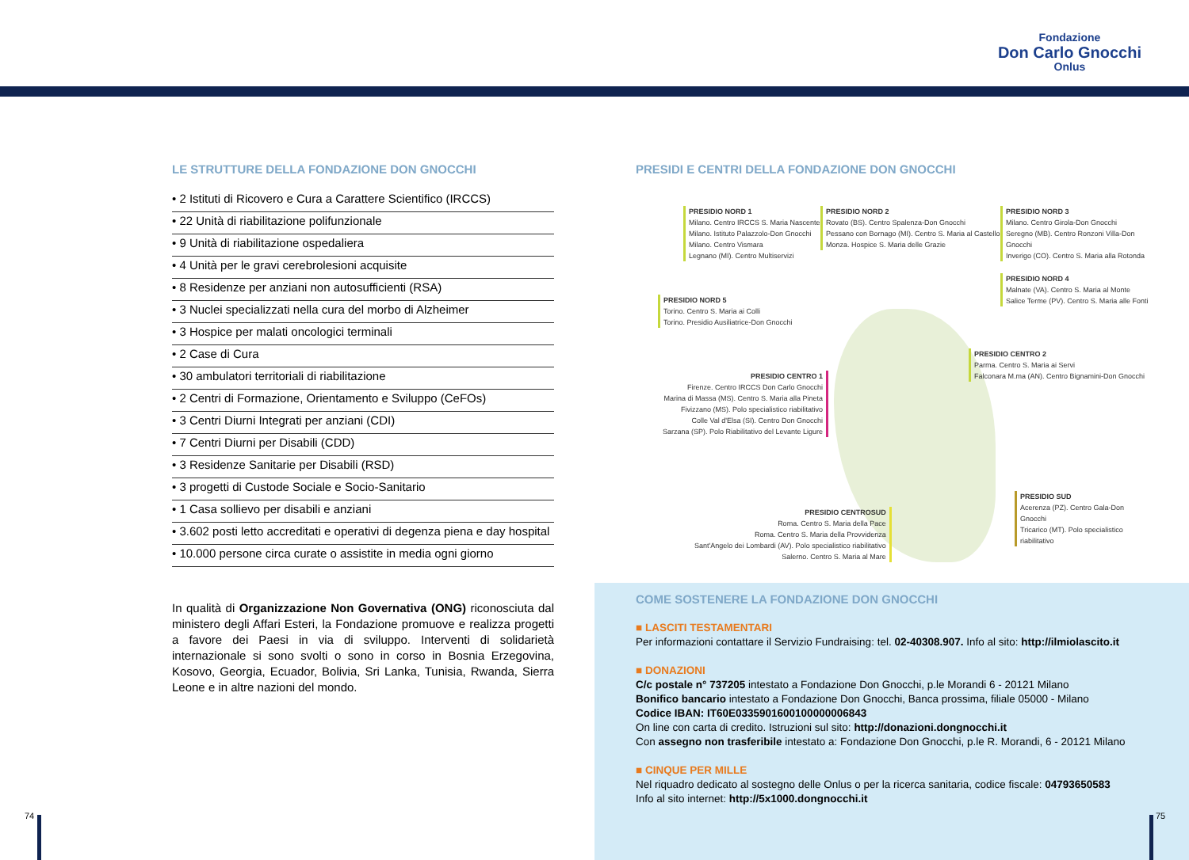Fondazione
Don Carlo Gnocchi
Onlus
LE STRUTTURE DELLA FONDAZIONE DON GNOCCHI
• 2 Istituti di Ricovero e Cura a Carattere Scientifico (IRCCS)
• 22 Unità di riabilitazione polifunzionale
• 9 Unità di riabilitazione ospedaliera
• 4 Unità per le gravi cerebrolesioni acquisite
• 8 Residenze per anziani non autosufficienti (RSA)
• 3 Nuclei specializzati nella cura del morbo di Alzheimer
• 3 Hospice per malati oncologici terminali
• 2 Case di Cura
• 30 ambulatori territoriali di riabilitazione
• 2 Centri di Formazione, Orientamento e Sviluppo (CeFOs)
• 3 Centri Diurni Integrati per anziani (CDI)
• 7 Centri Diurni per Disabili (CDD)
• 3 Residenze Sanitarie per Disabili (RSD)
• 3 progetti di Custode Sociale e Socio-Sanitario
• 1 Casa sollievo per disabili e anziani
• 3.602 posti letto accreditati e operativi di degenza piena e day hospital
• 10.000 persone circa curate o assistite in media ogni giorno
In qualità di Organizzazione Non Governativa (ONG) riconosciuta dal ministero degli Affari Esteri, la Fondazione promuove e realizza progetti a favore dei Paesi in via di sviluppo. Interventi di solidarietà internazionale si sono svolti o sono in corso in Bosnia Erzegovina, Kosovo, Georgia, Ecuador, Bolivia, Sri Lanka, Tunisia, Rwanda, Sierra Leone e in altre nazioni del mondo.
PRESIDI E CENTRI DELLA FONDAZIONE DON GNOCCHI
PRESIDIO NORD 1
Milano. Centro IRCCS S. Maria Nascente
Milano. Istituto Palazzolo-Don Gnocchi
Milano. Centro Vismara
Legnano (MI). Centro Multiservizi
PRESIDIO NORD 2
Rovato (BS). Centro Spalenza-Don Gnocchi
Pessano con Bornago (MI). Centro S. Maria al Castello
Monza. Hospice S. Maria delle Grazie
PRESIDIO NORD 3
Milano. Centro Girola-Don Gnocchi
Seregno (MB). Centro Ronzoni Villa-Don Gnocchi
Inverigo (CO). Centro S. Maria alla Rotonda
PRESIDIO NORD 4
Malnate (VA). Centro S. Maria al Monte
Salice Terme (PV). Centro S. Maria alle Fonti
PRESIDIO NORD 5
Torino. Centro S. Maria ai Colli
Torino. Presidio Ausiliatrice-Don Gnocchi
PRESIDIO CENTRO 2
Parma. Centro S. Maria ai Servi
Falconara M.ma (AN). Centro Bignamini-Don Gnocchi
PRESIDIO CENTRO 1
Firenze. Centro IRCCS Don Carlo Gnocchi
Marina di Massa (MS). Centro S. Maria alla Pineta
Fivizzano (MS). Polo specialistico riabilitativo
Colle Val d'Elsa (SI). Centro Don Gnocchi
Sarzana (SP). Polo Riabilitativo del Levante Ligure
PRESIDIO CENTROSUD
Roma. Centro S. Maria della Pace
Roma. Centro S. Maria della Provvidenza
Sant'Angelo dei Lombardi (AV). Polo specialistico riabilitativo
Salerno. Centro S. Maria al Mare
PRESIDIO SUD
Acerenza (PZ). Centro Gala-Don Gnocchi
Tricarico (MT). Polo specialistico riabilitativo
COME SOSTENERE LA FONDAZIONE DON GNOCCHI
■ LASCITI TESTAMENTARI
Per informazioni contattare il Servizio Fundraising: tel. 02-40308.907. Info al sito: http://ilmiolascito.it
■ DONAZIONI
C/c postale n° 737205 intestato a Fondazione Don Gnocchi, p.le Morandi 6 - 20121 Milano
Bonifico bancario intestato a Fondazione Don Gnocchi, Banca prossima, filiale 05000 - Milano
Codice IBAN: IT60E0335901600100000006843
On line con carta di credito. Istruzioni sul sito: http://donazioni.dongnocchi.it
Con assegno non trasferibile intestato a: Fondazione Don Gnocchi, p.le R. Morandi, 6 - 20121 Milano
■ CINQUE PER MILLE
Nel riquadro dedicato al sostegno delle Onlus o per la ricerca sanitaria, codice fiscale: 04793650583
Info al sito internet: http://5x1000.dongnocchi.it
74 75